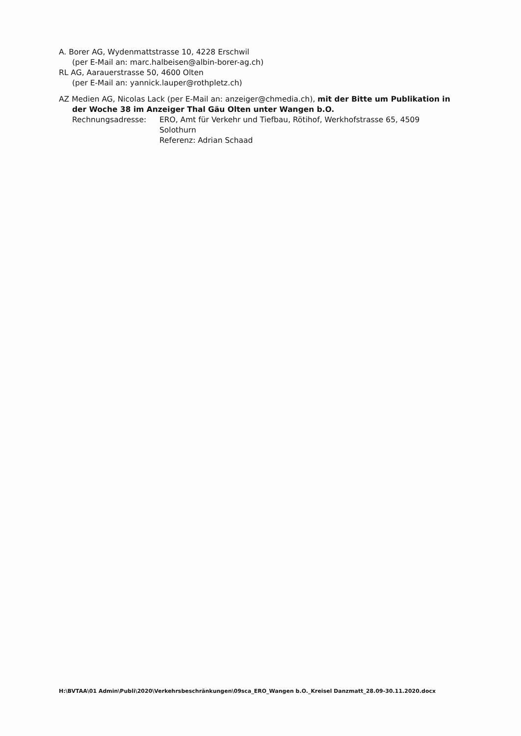A. Borer AG, Wydenmattstrasse 10, 4228 Erschwil
(per E-Mail an: marc.halbeisen@albin-borer-ag.ch)
RL AG, Aarauerstrasse 50, 4600 Olten
(per E-Mail an: yannick.lauper@rothpletz.ch)
AZ Medien AG, Nicolas Lack (per E-Mail an: anzeiger@chmedia.ch), mit der Bitte um Publikation in
der Woche 38 im Anzeiger Thal Gäu Olten unter Wangen b.O.
Rechnungsadresse: ERO, Amt für Verkehr und Tiefbau, Rötihof, Werkhofstrasse 65, 4509
Solothurn
Referenz: Adrian Schaad
H:\BVTAA\01 Admin\Publi\2020\Verkehrsbeschränkungen\09sca_ERO_Wangen b.O._Kreisel Danzmatt_28.09-30.11.2020.docx